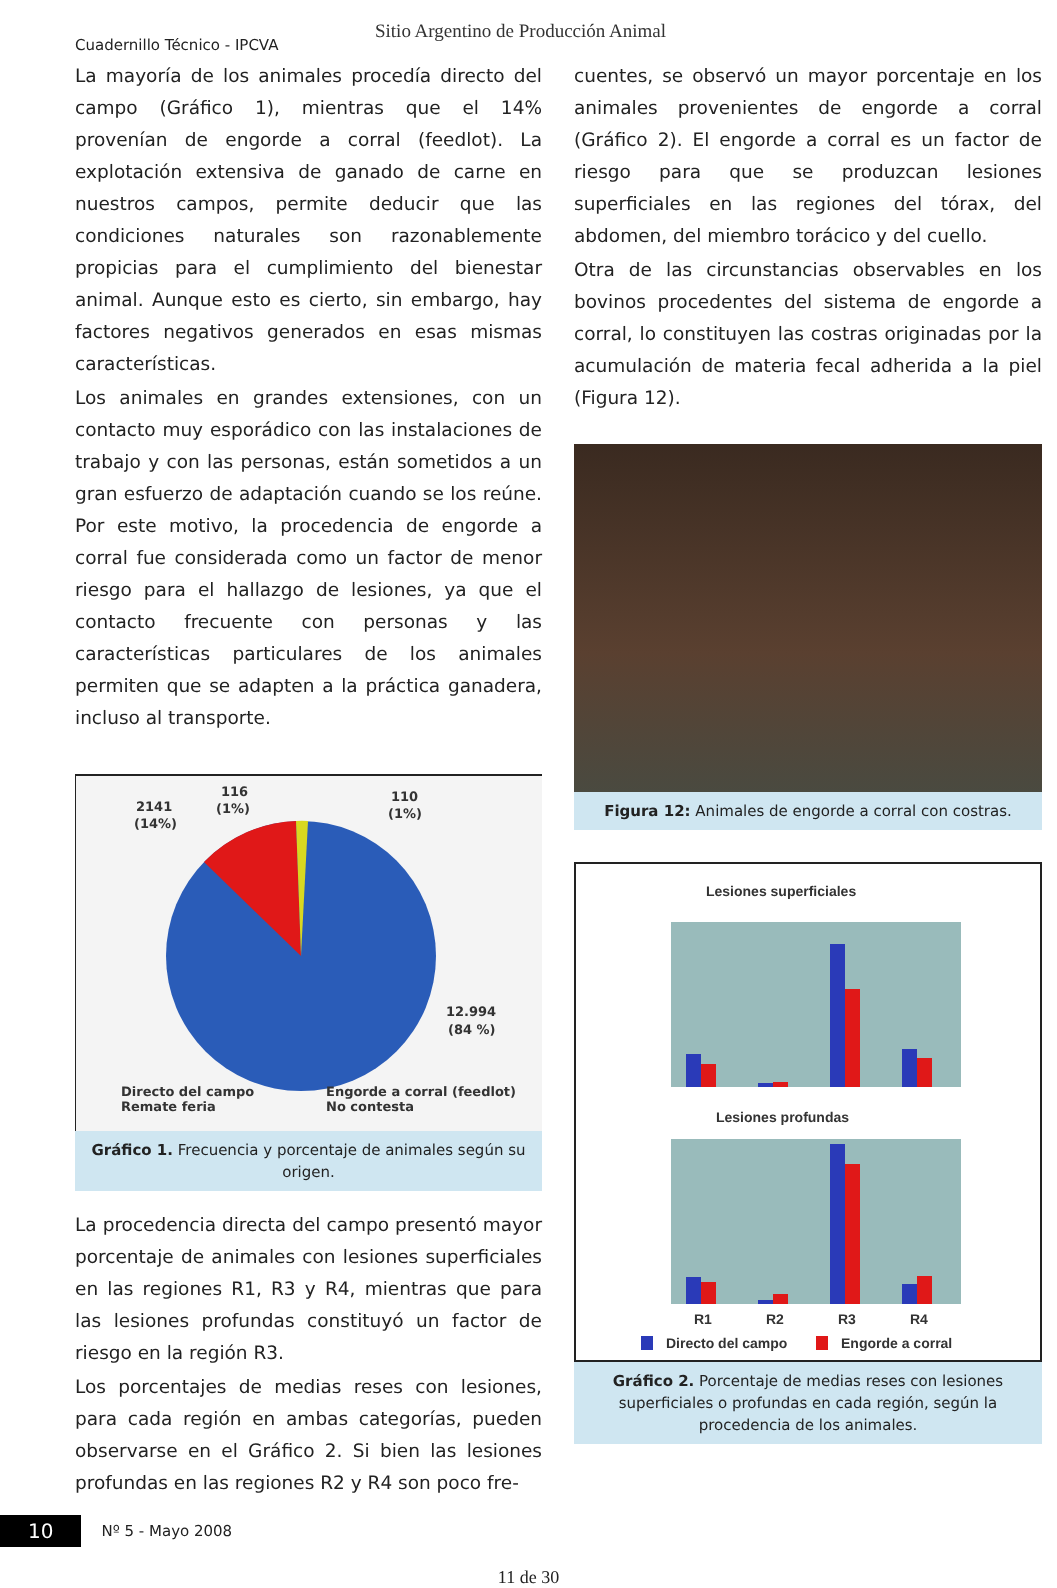Cuadernillo Técnico - IPCVA
Sitio Argentino de Producción Animal
La mayoría de los animales procedía directo del campo (Gráfico 1), mientras que el 14% provenían de engorde a corral (feedlot). La explotación extensiva de ganado de carne en nuestros campos, permite deducir que las condiciones naturales son razonablemente propicias para el cumplimiento del bienestar animal. Aunque esto es cierto, sin embargo, hay factores negativos generados en esas mismas características.
Los animales en grandes extensiones, con un contacto muy esporádico con las instalaciones de trabajo y con las personas, están sometidos a un gran esfuerzo de adaptación cuando se los reúne. Por este motivo, la procedencia de engorde a corral fue considerada como un factor de menor riesgo para el hallazgo de lesiones, ya que el contacto frecuente con personas y las características particulares de los animales permiten que se adapten a la práctica ganadera, incluso al transporte.
2141
(14%)
116
(1%)
110
(1%)
12.994
(84 %)
Directo del campo
Engorde a corral (feedlot)
Remate feria
No contesta
Gráfico 1. Frecuencia y porcentaje de animales según su origen.
La procedencia directa del campo presentó mayor porcentaje de animales con lesiones superficiales en las regiones R1, R3 y R4, mientras que para las lesiones profundas constituyó un factor de riesgo en la región R3.
Los porcentajes de medias reses con lesiones, para cada región en ambas categorías, pueden observarse en el Gráfico 2. Si bien las lesiones profundas en las regiones R2 y R4 son poco fre-
cuentes, se observó un mayor porcentaje en los animales provenientes de engorde a corral (Gráfico 2). El engorde a corral es un factor de riesgo para que se produzcan lesiones superficiales en las regiones del tórax, del abdomen, del miembro torácico y del cuello.
Otra de las circunstancias observables en los bovinos procedentes del sistema de engorde a corral, lo constituyen las costras originadas por la acumulación de materia fecal adherida a la piel (Figura 12).
Figura 12: Animales de engorde a corral con costras.
Lesiones superficiales
Lesiones profundas
R1
R2
R3
R4
Directo del campo
Engorde a corral
Gráfico 2. Porcentaje de medias reses con lesiones superficiales o profundas en cada región, según la procedencia de los animales.
10 Nº 5 - Mayo 2008
11 de 30